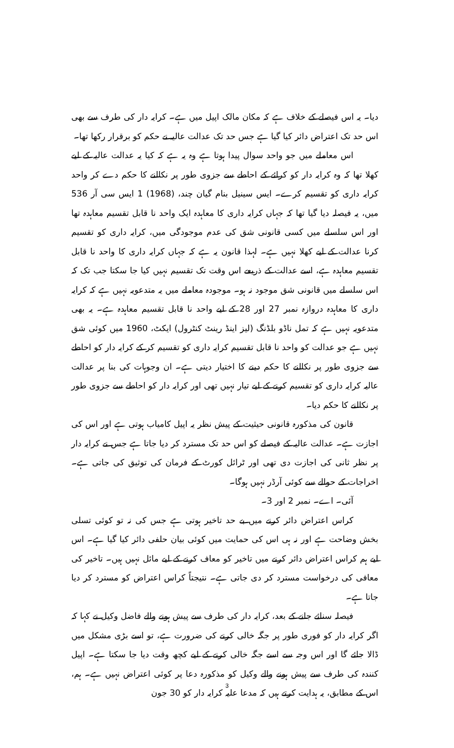دیا۔ یہ اس فیصلے کے خلاف ہے کہ مکان مالک اپیل میں ہے۔ کرایہ دار کی طرف سے بھی اس حد تک اعتراض دائر کیا گیا ہے جس حد تک عدالت عالیہ نے حکم کو برقرار رکھا تھا۔
اس معاملے میں جو واحد سوال پیدا ہوتا ہے وہ یہ ہے کہ کیا یہ عدالت عالیہ کے لیے کھلا تھا کہ وہ کرایہ دار کو کرائے کے احاطے سے جزوی طور پر نکالنے کا حکم دے کر واحد کرایہ داری کو تقسیم کرے۔ ایس سینیل بنام گیان چند، (1968) 1 ایس سی آر 536 میں، یہ فیصلہ دیا گیا تھا کہ جہاں کرایہ داری کا معاہدہ ایک واحد نا قابل تقسیم معاہدہ تھا اور اس سلسلے میں کسی قانونی شق کی عدم موجودگی میں، کرایہ داری کو تقسیم کرنا عدالت کے لیے کھلا نہیں ہے۔ لہذا قانون یہ ہے کہ جہاں کرایہ داری کا واحد نا قابل تقسیم معاہدہ ہے، اسے عدالت کے ذریعے اس وقت تک تقسیم نہیں کیا جا سکتا جب تک کہ اس سلسلے میں قانونی شق موجود نہ ہو۔ موجودہ معاملے میں یہ متدعویہ نہیں ہے کہ کرایہ داری کا معاہدہ دروازہ نمبر 27 اور 28 کے لیے واحد نا قابل تقسیم معاہدہ ہے۔ یہ بھی متدعویہ نہیں ہے کہ تمل ناڈو بلڈنگ (لیز اینڈ رینٹ کنٹرول) ایکٹ، 1960 میں کوئی شق نہیں ہے جو عدالت کو واحد نا قابل تقسیم کرایہ داری کو تقسیم کر کے کرایہ دار کو احاطے سے جزوی طور پر نکالنے کا حکم دینے کا اختیار دیتی ہے۔ ان وجوہات کی بنا پر عدالت عالیہ کرایہ داری کو تقسیم کرنے کے لیے تیار نہیں تھی اور کرایہ دار کو احاطے سے جزوی طور پر نکالنے کا حکم دیا۔
قانون کی مذکورہ قانونی حیثیت کے پیش نظر یہ اپیل کامیاب ہوتی ہے اور اس کی اجازت ہے۔ عدالت عالیہ کے فیصلے کو اس حد تک مسترد کر دیا جاتا ہے جس نے کرایہ دار پر نظر ثانی کی اجازت دی تھی اور ٹرائل کورٹ کے فرمان کی توثیق کی جاتی ہے۔ اخراجات کے حوالے سے کوئی آرڈر نہیں ہوگا۔
آئی۔ اے۔ نمبر 2 اور 3۔
کراس اعتراض دائر کرنے میں بے حد تاخیر ہوتی ہے جس کی نہ تو کوئی تسلی بخش وضاحت ہے اور نہ ہی اس کی حمایت میں کوئی بیان حلفی دائر کیا گیا ہے۔ اس لیے ہم کراس اعتراض دائر کرنے میں تاخیر کو معاف کرنے کے لیے مائل نہیں ہیں۔ تاخیر کی معافی کی درخواست مسترد کر دی جاتی ہے۔ نتیجتاً کراس اعتراض کو مسترد کر دیا جاتا ہے۔
فیصلہ سنائے جانے کے بعد، کرایہ دار کی طرف سے پیش ہونے والے فاضل وکیل نے کہا کہ اگر کرایہ دار کو فوری طور پر جگہ خالی کرنے کی ضرورت ہے، تو اسے بڑی مشکل میں ڈالا جائے گا اور اس وجہ سے اسے جگہ خالی کرنے کے لیے کچھ وقت دیا جا سکتا ہے۔ اپیل کنندہ کی طرف سے پیش ہونے والے وکیل کو مذکورہ دعا پر کوئی اعتراض نہیں ہے۔ ہم، اس کے مطابق، یہ ہدایت کرتے ہیں کہ مدعا علیہ کرایہ دار کو 30 جون
3